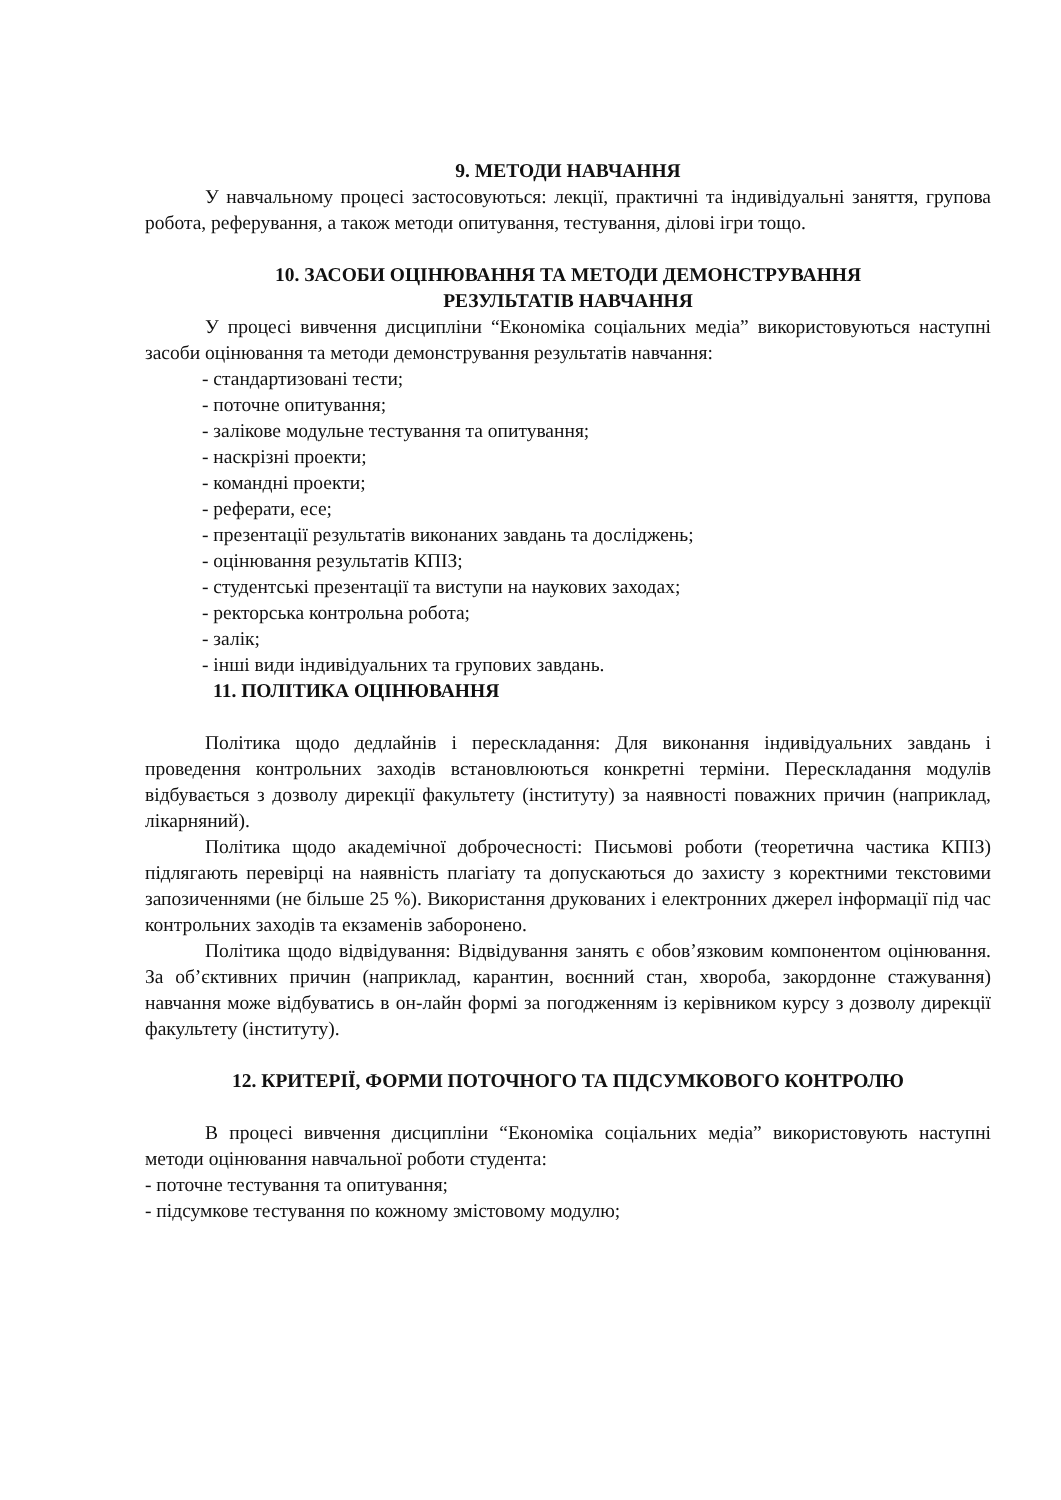9. МЕТОДИ НАВЧАННЯ
У навчальному процесі застосовуються: лекції, практичні та індивідуальні заняття, групова робота, реферування, а також методи опитування, тестування, ділові ігри тощо.
10. ЗАСОБИ ОЦІНЮВАННЯ ТА МЕТОДИ ДЕМОНСТРУВАННЯ
РЕЗУЛЬТАТІВ НАВЧАННЯ
У процесі вивчення дисципліни “Економіка соціальних медіа” використовуються наступні засоби оцінювання та методи демонстрування результатів навчання:
- стандартизовані тести;
- поточне опитування;
- залікове модульне тестування та опитування;
- наскрізні проекти;
- командні проекти;
- реферати, есе;
- презентації результатів виконаних завдань та досліджень;
- оцінювання результатів КПІЗ;
- студентські презентації та виступи на наукових заходах;
- ректорська контрольна робота;
- залік;
- інші види індивідуальних та групових завдань.
11. ПОЛІТИКА ОЦІНЮВАННЯ
Політика щодо дедлайнів і перескладання: Для виконання індивідуальних завдань і проведення контрольних заходів встановлюються конкретні терміни. Перескладання модулів відбувається з дозволу дирекції факультету (інституту) за наявності поважних причин (наприклад, лікарняний).
Політика щодо академічної доброчесності: Письмові роботи (теоретична частика КПІЗ) підлягають перевірці на наявність плагіату та допускаються до захисту з коректними текстовими запозиченнями (не більше 25 %). Використання друкованих і електронних джерел інформації під час контрольних заходів та екзаменів заборонено.
Політика щодо відвідування: Відвідування занять є обов’язковим компонентом оцінювання. За об’єктивних причин (наприклад, карантин, воєнний стан, хвороба, закордонне стажування) навчання може відбуватись в он-лайн формі за погодженням із керівником курсу з дозволу дирекції факультету (інституту).
12. КРИТЕРІЇ, ФОРМИ ПОТОЧНОГО ТА ПІДСУМКОВОГО КОНТРОЛЮ
В процесі вивчення дисципліни “Економіка соціальних медіа” використовують наступні методи оцінювання навчальної роботи студента:
- поточне тестування та опитування;
- підсумкове тестування по кожному змістовому модулю;